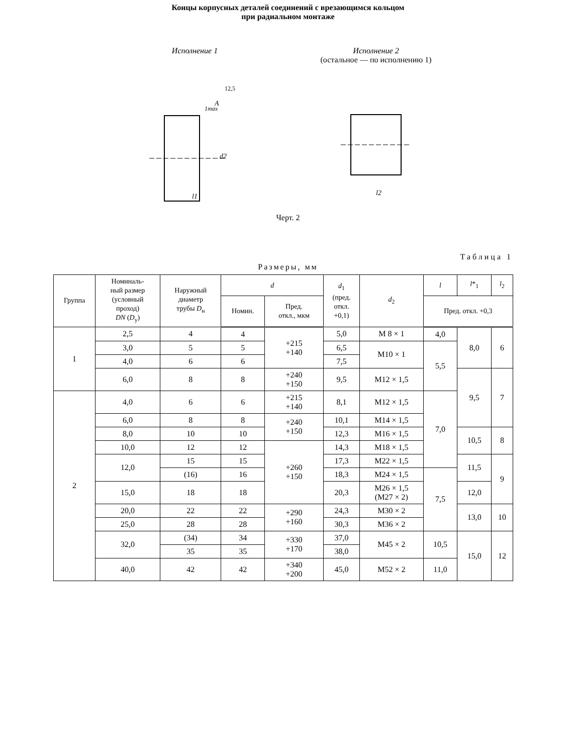Концы корпусных деталей соединений с врезающимся кольцом
при радиальном монтаже
Исполнение 1
l1
1max
d2
12,5
A
Исполнение 2
(остальное — по исполнению 1)
l2
Черт. 2
Таблица 1
Размеры, мм
| Группа | Номиналь- ный размер (условный проход) DN ( D<sub>у</sub>) | Наружный диаметр трубы D<sub>н</sub> | d | | d<sub>1</sub> (пред. откл. +0,1) | d<sub>2</sub> | l | l *<sub>1</sub> | l<sub>2</sub> |
| --- | --- | --- | --- | --- | --- | --- | --- | --- | --- |
| | | | Номин. | Пред. откл., мкм | | | Пред. откл. +0,3 | | |
| 1 | 2,5 | 4 | 4 | +215 +140 | 5,0 | M 8 × 1 | 4,0 | 8,0 | 6 |
| | 3,0 | 5 | 5 | | 6,5 | M10 × 1 | 5,5 | | |
| | 4,0 | 6 | 6 | | 7,5 | | | | |
| | 6,0 | 8 | 8 | +240 +150 | 9,5 | M12 × 1,5 | | 9,5 | 7 |
| 2 | 4,0 | 6 | 6 | +215 +140 | 8,1 | M12 × 1,5 | 7,0 | | |
| | 6,0 | 8 | 8 | +240 +150 | 10,1 | M14 × 1,5 | | | |
| | 8,0 | 10 | 10 | | 12,3 | M16 × 1,5 | | 10,5 | 8 |
| | 10,0 | 12 | 12 | +260 +150 | 14,3 | M18 × 1,5 | | | |
| | 12,0 | 15 | 15 | | 17,3 | M22 × 1,5 | | 11,5 | 9 |
| | | (16) | 16 | | 18,3 | M24 × 1,5 | 7,5 | | |
| | 15,0 | 18 | 18 | | 20,3 | M26 × 1,5 (M27 × 2) | | 12,0 | |
| | 20,0 | 22 | 22 | +290 +160 | 24,3 | M30 × 2 | | 13,0 | 10 |
| | 25,0 | 28 | 28 | | 30,3 | M36 × 2 | | | |
| | 32,0 | (34) | 34 | +330 +170 | 37,0 | M45 × 2 | 10,5 | 15,0 | 12 |
| | | 35 | 35 | | 38,0 | | | | |
| | 40,0 | 42 | 42 | +340 +200 | 45,0 | M52 × 2 | 11,0 | | |